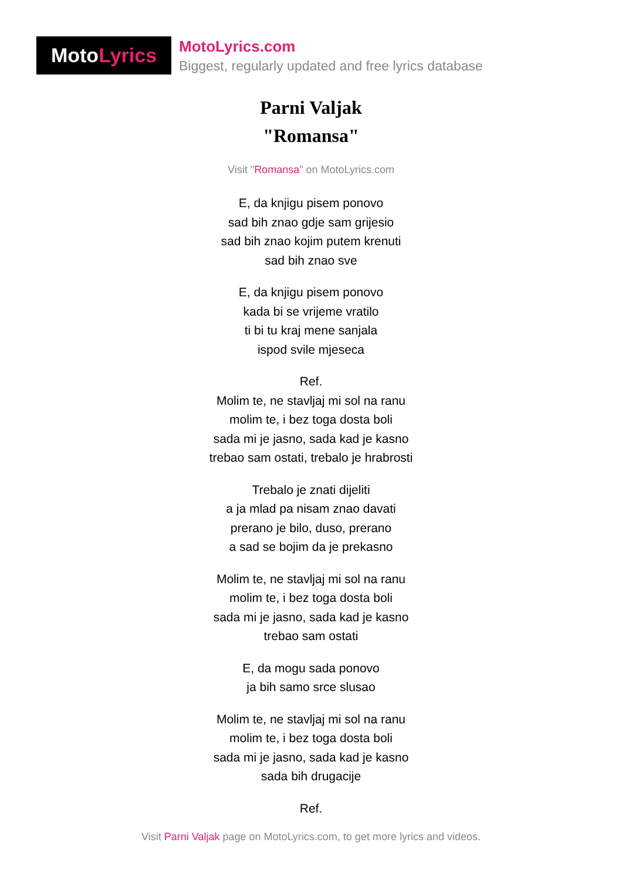Moto Lyrics
MotoLyrics.com
Biggest, regularly updated and free lyrics database
Parni Valjak
"Romansa"
Visit "Romansa" on MotoLyrics.com
E, da knjigu pisem ponovo
sad bih znao gdje sam grijesio
sad bih znao kojim putem krenuti
sad bih znao sve
E, da knjigu pisem ponovo
kada bi se vrijeme vratilo
ti bi tu kraj mene sanjala
ispod svile mjeseca
Ref.
Molim te, ne stavljaj mi sol na ranu
molim te, i bez toga dosta boli
sada mi je jasno, sada kad je kasno
trebao sam ostati, trebalo je hrabrosti
Trebalo je znati dijeliti
a ja mlad pa nisam znao davati
prerano je bilo, duso, prerano
a sad se bojim da je prekasno
Molim te, ne stavljaj mi sol na ranu
molim te, i bez toga dosta boli
sada mi je jasno, sada kad je kasno
trebao sam ostati
E, da mogu sada ponovo
ja bih samo srce slusao
Molim te, ne stavljaj mi sol na ranu
molim te, i bez toga dosta boli
sada mi je jasno, sada kad je kasno
sada bih drugacije
Ref.
Visit Parni Valjak page on MotoLyrics.com, to get more lyrics and videos.